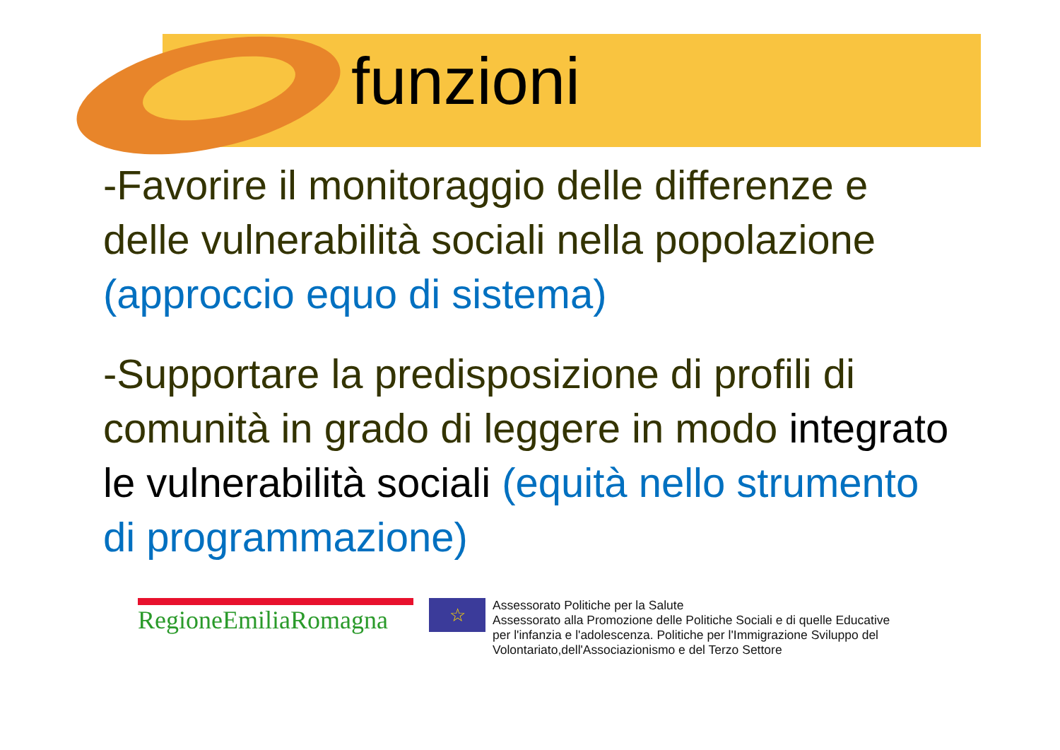funzioni
-Favorire il monitoraggio delle differenze e delle vulnerabilità sociali nella popolazione (approccio equo di sistema)
-Supportare la predisposizione di profili di comunità in grado di leggere in modo integrato le vulnerabilità sociali (equità nello strumento di programmazione)
RegioneEmiliaRomagna
☆
Assessorato Politiche per la Salute
Assessorato alla Promozione delle Politiche Sociali e di quelle Educative
per l'infanzia e l'adolescenza. Politiche per l'Immigrazione Sviluppo del
Volontariato,dell'Associazionismo e del Terzo Settore